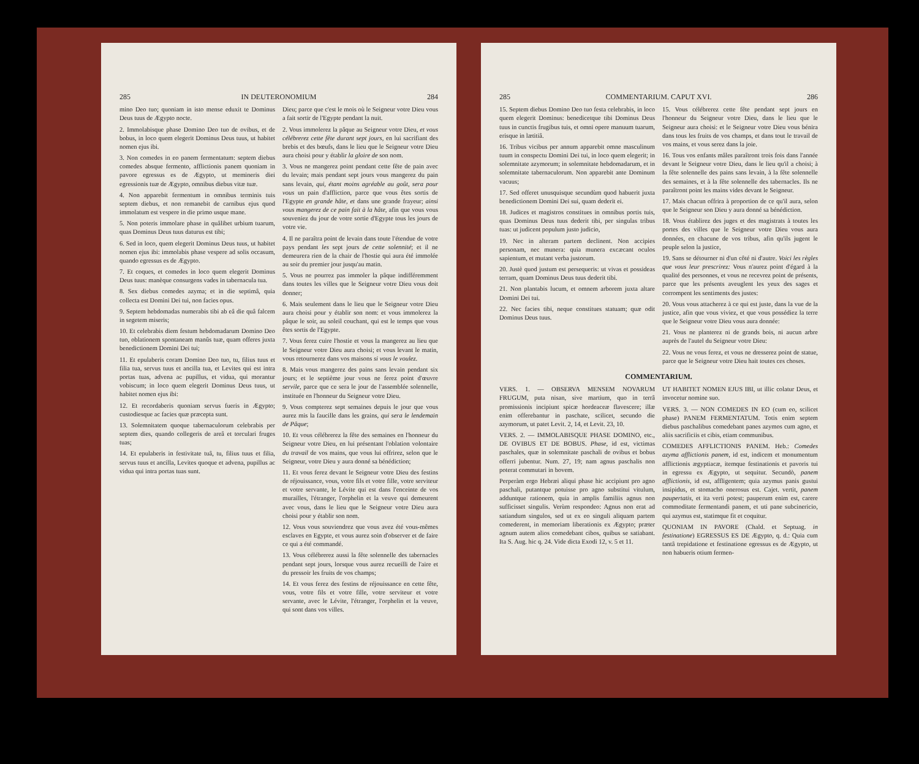285 IN DEUTERONOMIUM 284
mino Deo tuo; quoniam in isto mense eduxit te Dominus Deus tuus de Ægypto nocte.
2. Immolabisque phase Domino Deo tuo de ovibus, et de bobus, in loco quem elegerit Dominus Deus tuus, ut habitet nomen ejus ibi.
3. Non comedes in eo panem fermentatum: septem diebus comedes absque fermento, afflictionis panem quoniam in pavore egressus es de Ægypto, ut memineris diei egressionis tuæ de Ægypto, omnibus diebus vitæ tuæ.
4. Non apparebit fermentum in omnibus terminis tuis septem diebus, et non remanebit de carnibus ejus quod immolatum est vespere in die primo usque mane.
5. Non poteris immolare phase in quâlibet urbium tuarum, quas Dominus Deus tuus daturus est tibi;
6. Sed in loco, quem elegerit Dominus Deus tuus, ut habitet nomen ejus ibi: immolabis phase vespere ad solis occasum, quando egressus es de Ægypto.
7. Et coques, et comedes in loco quem elegerit Dominus Deus tuus: manèque consurgens vades in tabernacula tua.
8. Sex diebus comedes azyma; et in die septimâ, quia collecta est Domini Dei tui, non facies opus.
9. Septem hebdomadas numerabis tibi ab eâ die quâ falcem in segetem miseris;
10. Et celebrabis diem festum hebdomadarum Domino Deo tuo, oblationem spontaneam manûs tuæ, quam offeres juxta benedictionem Domini Dei tui;
11. Et epulaberis coram Domino Deo tuo, tu, filius tuus et filia tua, servus tuus et ancilla tua, et Levites qui est intra portas tuas, advena ac pupillus, et vidua, qui morantur vobiscum; in loco quem elegerit Dominus Deus tuus, ut habitet nomen ejus ibi:
12. Et recordaberis quoniam servus fueris in Ægypto; custodiesque ac facies quæ præcepta sunt.
13. Solemnitatem quoque tabernaculorum celebrabis per septem dies, quando collegeris de areâ et torculari fruges tuas;
14. Et epulaberis in festivitate tuâ, tu, filius tuus et filia, servus tuus et ancilla, Levites quoque et advena, pupillus ac vidua qui intra portas tuas sunt.
Dieu; parce que c'est le mois où le Seigneur votre Dieu vous a fait sortir de l'Egypte pendant la nuit.
2. Vous immolerez la pâque au Seigneur votre Dieu, et vous célébrerez cette fête durant sept jours, en lui sacrifiant des brebis et des bœufs, dans le lieu que le Seigneur votre Dieu aura choisi pour y établir la gloire de son nom.
3. Vous ne mangerez point pendant cette fête de pain avec du levain; mais pendant sept jours vous mangerez du pain sans levain, qui, étant moins agréable au goût, sera pour vous un pain d'affliction, parce que vous êtes sortis de l'Egypte en grande hâte, et dans une grande frayeur; ainsi vous mangerez de ce pain fait à la hâte, afin que vous vous souveniez du jour de votre sortie d'Egypte tous les jours de votre vie.
4. Il ne paraîtra point de levain dans toute l'étendue de votre pays pendant les sept jours de cette solennité; et il ne demeurera rien de la chair de l'hostie qui aura été immolée au soir du premier jour jusqu'au matin.
5. Vous ne pourrez pas immoler la pâque indifféremment dans toutes les villes que le Seigneur votre Dieu vous doit donner;
6. Mais seulement dans le lieu que le Seigneur votre Dieu aura choisi pour y établir son nom: et vous immolerez la pâque le soir, au soleil couchant, qui est le temps que vous êtes sortis de l'Egypte.
7. Vous ferez cuire l'hostie et vous la mangerez au lieu que le Seigneur votre Dieu aura choisi; et vous levant le matin, vous retournerez dans vos maisons si vous le voulez.
8. Mais vous mangerez des pains sans levain pendant six jours; et le septième jour vous ne ferez point d'œuvre servile, parce que ce sera le jour de l'assemblée solennelle, instituée en l'honneur du Seigneur votre Dieu.
9. Vous compterez sept semaines depuis le jour que vous aurez mis la faucille dans les grains, qui sera le lendemain de Pâque;
10. Et vous célébrerez la fête des semaines en l'honneur du Seigneur votre Dieu, en lui présentant l'oblation volontaire du travail de vos mains, que vous lui offrirez, selon que le Seigneur, votre Dieu y aura donné sa bénédiction;
11. Et vous ferez devant le Seigneur votre Dieu des festins de réjouissance, vous, votre fils et votre fille, votre serviteur et votre servante, le Lévite qui est dans l'enceinte de vos murailles, l'étranger, l'orphelin et la veuve qui demeurent avec vous, dans le lieu que le Seigneur votre Dieu aura choisi pour y établir son nom.
12. Vous vous souviendrez que vous avez été vous-mêmes esclaves en Egypte, et vous aurez soin d'observer et de faire ce qui a été commandé.
13. Vous célébrerez aussi la fête solennelle des tabernacles pendant sept jours, lorsque vous aurez recueilli de l'aire et du pressoir les fruits de vos champs;
14. Et vous ferez des festins de réjouissance en cette fête, vous, votre fils et votre fille, votre serviteur et votre servante, avec le Lévite, l'étranger, l'orphelin et la veuve, qui sont dans vos villes.
285 COMMENTARIUM. CAPUT XVI. 286
15. Septem diebus Domino Deo tuo festa celebrabis, in loco quem elegerit Dominus: benedicetque tibi Dominus Deus tuus in cunctis frugibus tuis, et omni opere manuum tuarum, erisque in lætitiâ.
16. Tribus vicibus per annum apparebit omne masculinum tuum in conspectu Domini Dei tui, in loco quem elegerit; in solemnitate azymorum; in solemnitate hebdomadarum, et in solemnitate tabernaculorum. Non apparebit ante Dominum vacuus;
17. Sed offeret unusquisque secundùm quod habuerit juxta benedictionem Domini Dei sui, quam dederit ei.
18. Judices et magistros constitues in omnibus portis tuis, quas Dominus Deus tuus dederit tibi, per singulas tribus tuas: ut judicent populum justo judicio,
19. Nec in alteram partem declinent. Non accipies personam, nec munera: quia munera excæcant oculos sapientum, et mutant verba justorum.
20. Justè quod justum est persequeris: ut vivas et possideas terram, quam Dominus Deus tuus dederit tibi.
21. Non plantabis lucum, et omnem arborem juxta altare Domini Dei tui.
22. Nec facies tibi, neque constitues statuam; quæ odit Dominus Deus tuus.
15. Vous célébrerez cette fête pendant sept jours en l'honneur du Seigneur votre Dieu, dans le lieu que le Seigneur aura choisi: et le Seigneur votre Dieu vous bénira dans tous les fruits de vos champs, et dans tout le travail de vos mains, et vous serez dans la joie.
16. Tous vos enfants mâles paraîtront trois fois dans l'année devant le Seigneur votre Dieu, dans le lieu qu'il a choisi; à la fête solennelle des pains sans levain, à la fête solennelle des semaines, et à la fête solennelle des tabernacles. Ils ne paraîtront point les mains vides devant le Seigneur.
17. Mais chacun offrira à proportion de ce qu'il aura, selon que le Seigneur son Dieu y aura donné sa bénédiction.
18. Vous établirez des juges et des magistrats à toutes les portes des villes que le Seigneur votre Dieu vous aura données, en chacune de vos tribus, afin qu'ils jugent le peuple selon la justice,
19. Sans se détourner ni d'un côté ni d'autre. Voici les règles que vous leur prescrirez: Vous n'aurez point d'égard à la qualité des personnes, et vous ne recevrez point de présents, parce que les présents aveuglent les yeux des sages et corrompent les sentiments des justes:
20. Vous vous attacherez à ce qui est juste, dans la vue de la justice, afin que vous viviez, et que vous possédiez la terre que le Seigneur votre Dieu vous aura donnée:
21. Vous ne planterez ni de grands bois, ni aucun arbre auprès de l'autel du Seigneur votre Dieu:
22. Vous ne vous ferez, et vous ne dresserez point de statue, parce que le Seigneur votre Dieu hait toutes ces choses.
COMMENTARIUM.
VERS. 1. — OBSERVA MENSEM NOVARUM FRUGUM, puta nisan, sive martium, quo in terrâ promissionis incipiunt spicæ hordeaceæ flavescere; illæ enim offerebantur in paschate, scilicet, secundo die azymorum, ut patet Levit. 2, 14, et Levit. 23, 10.
VERS. 2. — IMMOLABISQUE PHASE DOMINO, etc., DE OVIBUS ET DE BOBUS. Phase, id est, victimas paschales, quæ in solemnitate paschali de ovibus et bobus offerri jubentur. Num. 27, 19; nam agnus paschalis non poterat commutari in bovem.
Perperàm ergo Hebræi aliqui phase hic accipiunt pro agno paschali, putantque potuisse pro agno substitui vitulum, adduntque rationem, quia in amplis familiis agnus non sufficisset singulis. Verùm respondeo: Agnus non erat ad satiandum singulos, sed ut ex eo singuli aliquam partem comederent, in memoriam liberationis ex Ægypto; præter agnum autem alios comedebant cibos, quibus se satiabant. Ita S. Aug. hic q. 24. Vide dicta Exodi 12, v. 5 et 11.
UT HABITET NOMEN EJUS IBI, ut illic colatur Deus, et invocetur nomine suo.
VERS. 3. — NON COMEDES IN EO (cum eo, scilicet phase) PANEM FERMENTATUM. Totis enim septem diebus paschalibus comedebant panes azymos cum agno, et aliis sacrificiis et cibis, etiam communibus.
COMEDES AFFLICTIONIS PANEM. Heb.: Comedes azyma afflictionis panem, id est, indicem et monumentum afflictionis ægyptiacæ, itemque festinationis et pavoris tui in egressu ex Ægypto, ut sequitur. Secundò, panem afflictionis, id est, affligentem; quia azymus panis gustui insipidus, et stomacho onerosus est. Cajet. vertit, panem paupertatis, et ita verti potest; pauperum enim est, carere commoditate fermentandi panem, et uti pane subcinericio, qui azymus est, statimque fit et coquitur.
QUONIAM IN PAVORE (Chald. et Septuag. in festinatione) EGRESSUS ES DE Ægypto, q. d.: Quia cum tantâ trepidatione et festinatione egressus es de Ægypto, ut non habueris otium fermen-